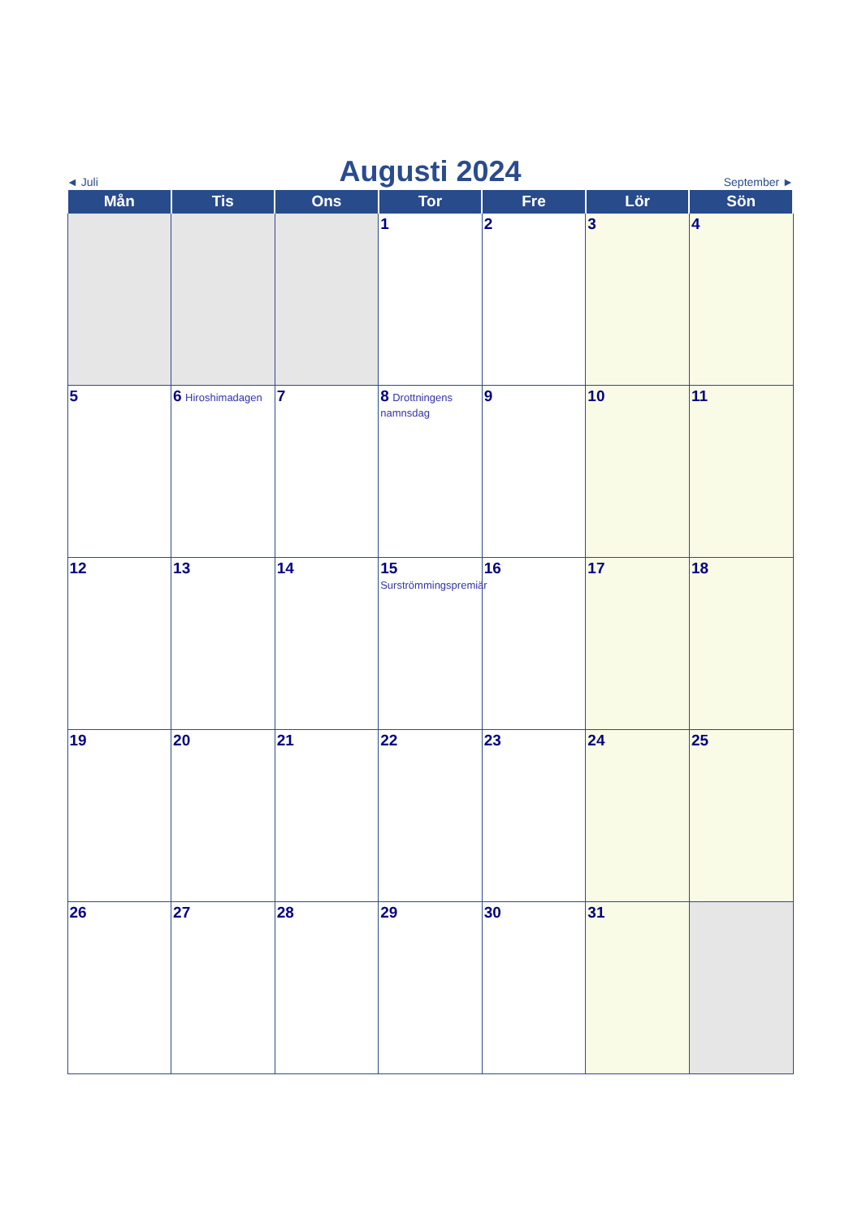◄ Juli Augusti 2024 September ►
| Mån | Tis | Ons | Tor | Fre | Lör | Sön |
| --- | --- | --- | --- | --- | --- | --- |
| | | | 1 | 2 | 3 | 4 |
| 5 | 6 Hiroshimadagen | 7 | 8 Drottningens namnsdag | 9 | 10 | 11 |
| 12 | 13 | 14 | 15 Surströmmingspremiär | 16 | 17 | 18 |
| 19 | 20 | 21 | 22 | 23 | 24 | 25 |
| 26 | 27 | 28 | 29 | 30 | 31 | |